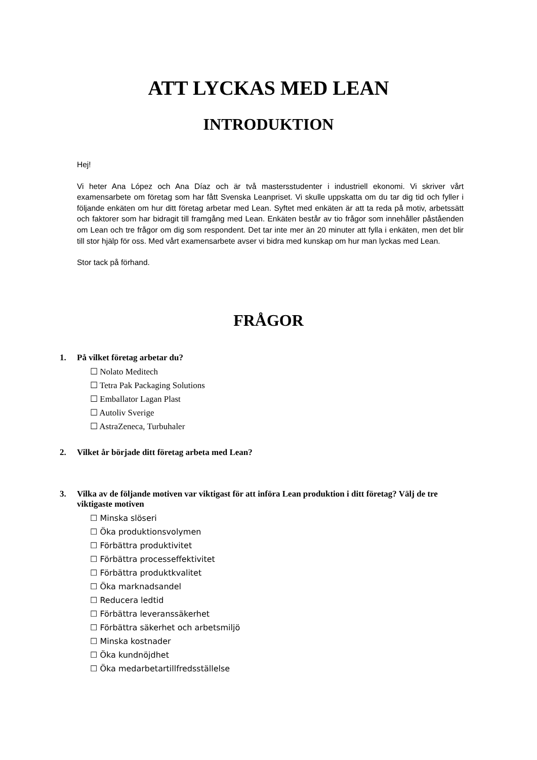ATT LYCKAS MED LEAN
INTRODUKTION
Hej!
Vi heter Ana López och Ana Díaz och är två mastersstudenter i industriell ekonomi. Vi skriver vårt examensarbete om företag som har fått Svenska Leanpriset. Vi skulle uppskatta om du tar dig tid och fyller i följande enkäten om hur ditt företag arbetar med Lean. Syftet med enkäten är att ta reda på motiv, arbetssätt och faktorer som har bidragit till framgång med Lean. Enkäten består av tio frågor som innehåller påståenden om Lean och tre frågor om dig som respondent. Det tar inte mer än 20 minuter att fylla i enkäten, men det blir till stor hjälp för oss. Med vårt examensarbete avser vi bidra med kunskap om hur man lyckas med Lean.
Stor tack på förhand.
FRÅGOR
1. På vilket företag arbetar du?
☐ Nolato Meditech
☐ Tetra Pak Packaging Solutions
☐ Emballator Lagan Plast
☐ Autoliv Sverige
☐ AstraZeneca, Turbuhaler
2. Vilket år började ditt företag arbeta med Lean?
3. Vilka av de följande motiven var viktigast för att införa Lean produktion i ditt företag? Välj de tre viktigaste motiven
☐ Minska slöseri
☐ Öka produktionsvolymen
☐ Förbättra produktivitet
☐ Förbättra processeffektivitet
☐ Förbättra produktkvalitet
☐ Öka marknadsandel
☐ Reducera ledtid
☐ Förbättra leveranssäkerhet
☐ Förbättra säkerhet och arbetsmiljö
☐ Minska kostnader
☐ Öka kundnöjdhet
☐ Öka medarbetartillfredsställelse